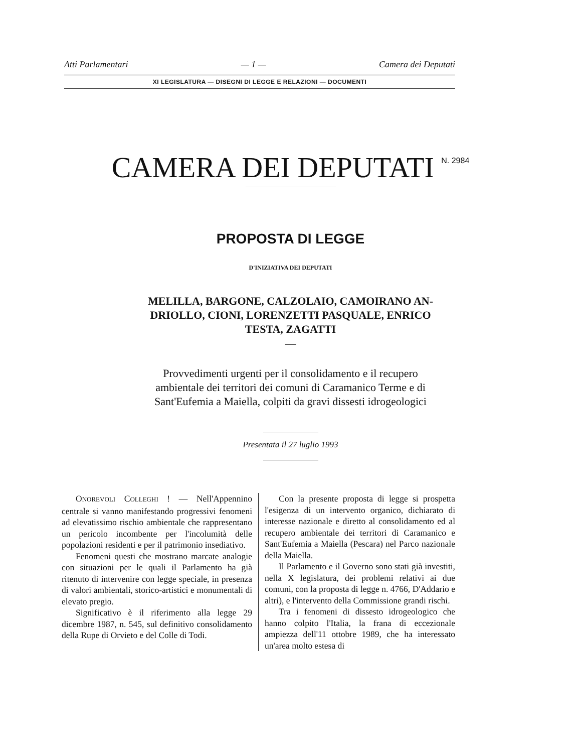Atti Parlamentari — 1 — Camera dei Deputati
XI LEGISLATURA — DISEGNI DI LEGGE E RELAZIONI — DOCUMENTI
CAMERA DEI DEPUTATI <sup>N. 2984</sup>
PROPOSTA DI LEGGE
D'INIZIATIVA DEI DEPUTATI
MELILLA, BARGONE, CALZOLAIO, CAMOIRANO AN-
DRIOLLO, CIONI, LORENZETTI PASQUALE, ENRICO
TESTA, ZAGATTI
—
Provvedimenti urgenti per il consolidamento e il recupero
ambientale dei territori dei comuni di Caramanico Terme e di
Sant'Eufemia a Maiella, colpiti da gravi dissesti idrogeologici
Presentata il 27 luglio 1993
ONOREVOLI COLLEGHI ! — Nell'Appennino centrale si vanno manifestando progressivi fenomeni ad elevatissimo rischio ambientale che rappresentano un pericolo incombente per l'incolumità delle popolazioni residenti e per il patrimonio insediativo.
Fenomeni questi che mostrano marcate analogie con situazioni per le quali il Parlamento ha già ritenuto di intervenire con legge speciale, in presenza di valori ambientali, storico-artistici e monumentali di elevato pregio.
Significativo è il riferimento alla legge 29 dicembre 1987, n. 545, sul definitivo consolidamento della Rupe di Orvieto e del Colle di Todi.
Con la presente proposta di legge si prospetta l'esigenza di un intervento organico, dichiarato di interesse nazionale e diretto al consolidamento ed al recupero ambientale dei territori di Caramanico e Sant'Eufemia a Maiella (Pescara) nel Parco nazionale della Maiella.
Il Parlamento e il Governo sono stati già investiti, nella X legislatura, dei problemi relativi ai due comuni, con la proposta di legge n. 4766, D'Addario e altri), e l'intervento della Commissione grandi rischi.
Tra i fenomeni di dissesto idrogeologico che hanno colpito l'Italia, la frana di eccezionale ampiezza dell'11 ottobre 1989, che ha interessato un'area molto estesa di